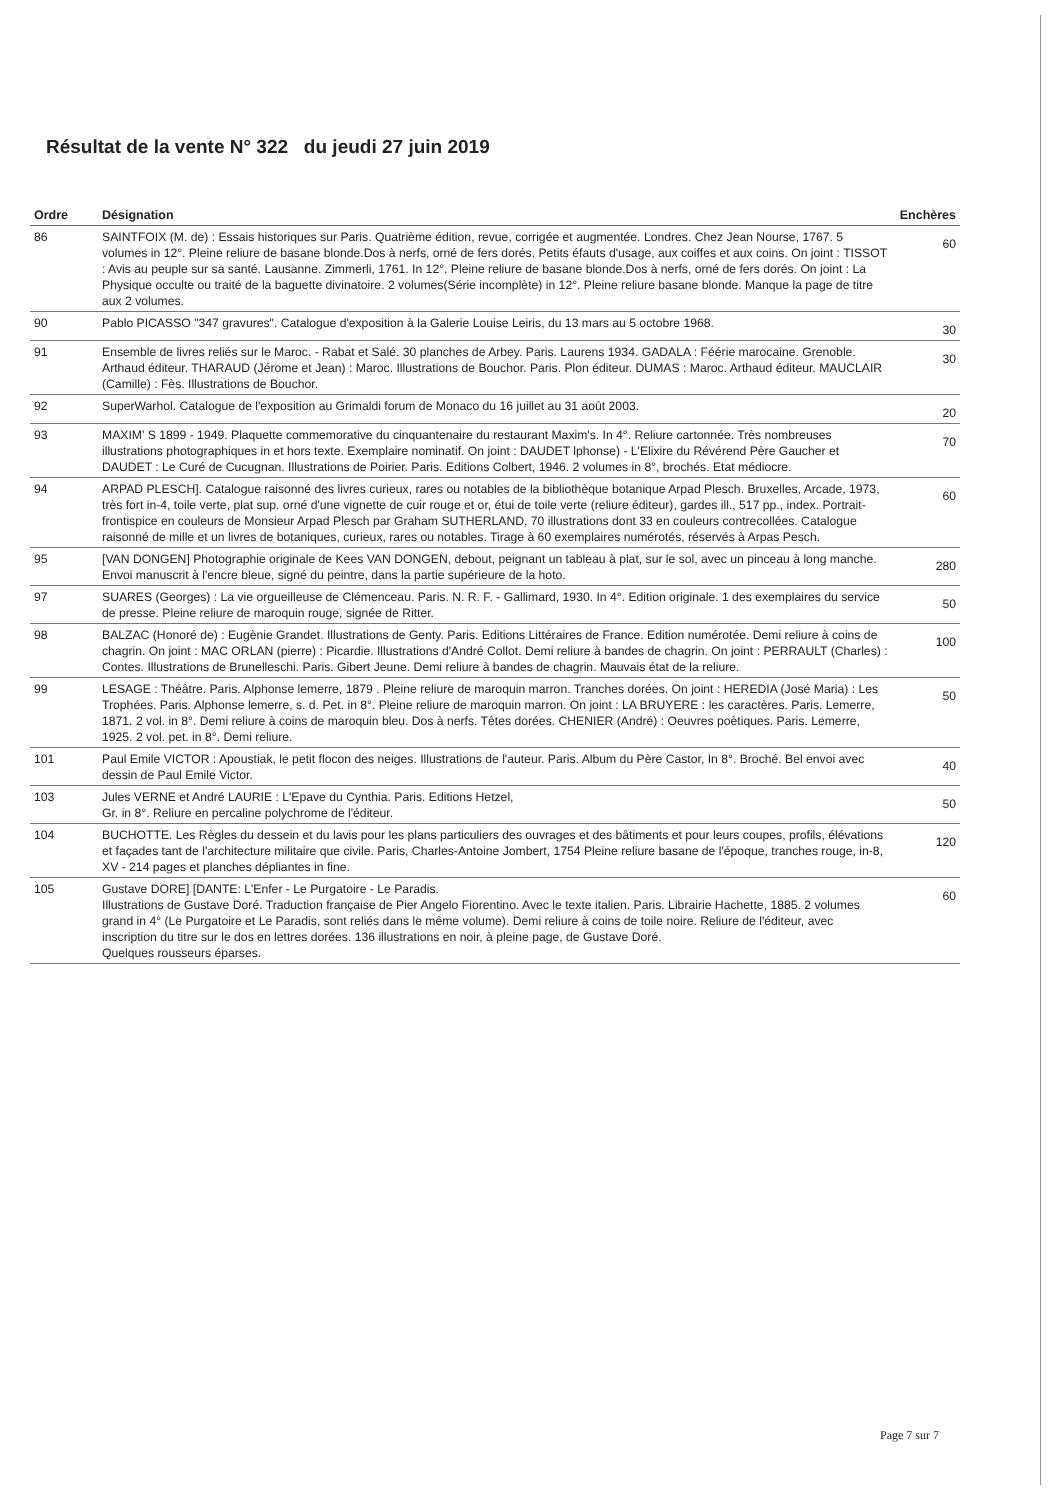Résultat de la vente N° 322 du jeudi 27 juin 2019
| Ordre | Désignation | Enchères |
| --- | --- | --- |
| 86 | SAINTFOIX (M. de) : Essais historiques sur Paris. Quatrième édition, revue, corrigée et augmentée. Londres. Chez Jean Nourse, 1767. 5 volumes in 12°. Pleine reliure de basane blonde.Dos à nerfs, orné de fers dorés. Petits éfauts d'usage, aux coiffes et aux coins. On joint : TISSOT : Avis au peuple sur sa santé. Lausanne. Zimmerli, 1761. In 12°. Pleine reliure de basane blonde.Dos à nerfs, orné de fers dorés. On joint : La Physique occulte ou traité de la baguette divinatoire. 2 volumes(Série incomplète) in 12°. Pleine reliure basane blonde. Manque la page de titre aux 2 volumes. | 60 |
| 90 | Pablo PICASSO "347 gravures". Catalogue d'exposition à la Galerie Louise Leiris, du 13 mars au 5 octobre 1968. | 30 |
| 91 | Ensemble de livres reliés sur le Maroc. - Rabat et Salé. 30 planches de Arbey. Paris. Laurens 1934. GADALA : Féérie marocaine. Grenoble. Arthaud éditeur. THARAUD (Jérome et Jean) : Maroc. Illustrations de Bouchor. Paris. Plon éditeur. DUMAS : Maroc. Arthaud éditeur. MAUCLAIR (Camille) : Fès. Illustrations de Bouchor. | 30 |
| 92 | SuperWarhol. Catalogue de l'exposition au Grimaldi forum de Monaco du 16 juillet au 31 août 2003. | 20 |
| 93 | MAXIM' S 1899 - 1949. Plaquette commemorative du cinquantenaire du restaurant Maxim's. In 4°. Reliure cartonnée. Très nombreuses illustrations photographiques in et hors texte. Exemplaire nominatif. On joint : DAUDET lphonse) - L'Elixire du Révérend Père Gaucher et DAUDET : Le Curé de Cucugnan. Illustrations de Poirier. Paris. Editions Colbert, 1946. 2 volumes in 8°, brochés. Etat médiocre. | 70 |
| 94 | ARPAD PLESCH]. Catalogue raisonné des livres curieux, rares ou notables de la bibliothèque botanique Arpad Plesch. Bruxelles, Arcade, 1973, très fort in-4, toile verte, plat sup. orné d'une vignette de cuir rouge et or, étui de toile verte (reliure éditeur), gardes ill., 517 pp., index. Portrait-frontispice en couleurs de Monsieur Arpad Plesch par Graham SUTHERLAND, 70 illustrations dont 33 en couleurs contrecollées. Catalogue raisonné de mille et un livres de botaniques, curieux, rares ou notables. Tirage à 60 exemplaires numérotés, réservés à Arpas Pesch. | 60 |
| 95 | [VAN DONGEN] Photographie originale de Kees VAN DONGEN, debout, peignant un tableau à plat, sur le sol, avec un pinceau à long manche. Envoi manuscrit à l'encre bleue, signé du peintre, dans la partie supérieure de la hoto. | 280 |
| 97 | SUARES (Georges) : La vie orgueilleuse de Clémenceau. Paris. N. R. F. - Gallimard, 1930. In 4°. Edition originale. 1 des exemplaires du service de presse. Pleine reliure de maroquin rouge, signée de Ritter. | 50 |
| 98 | BALZAC (Honoré de) : Eugènie Grandet. Illustrations de Genty. Paris. Editions Littéraires de France. Edition numérotée. Demi reliure à coins de chagrin. On joint : MAC ORLAN (pierre) : Picardie. Illustrations d'André Collot. Demi reliure à bandes de chagrin. On joint : PERRAULT (Charles) : Contes. Illustrations de Brunelleschi. Paris. Gibert Jeune. Demi reliure à bandes de chagrin. Mauvais état de la reliure. | 100 |
| 99 | LESAGE : Théâtre. Paris. Alphonse lemerre, 1879 . Pleine reliure de maroquin marron. Tranches dorées. On joint : HEREDIA (José Maria) : Les Trophées. Paris. Alphonse lemerre, s. d. Pet. in 8°. Pleine reliure de maroquin marron. On joint : LA BRUYERE : les caractères. Paris. Lemerre, 1871. 2 vol. in 8°. Demi reliure à coins de maroquin bleu. Dos à nerfs. Têtes dorées. CHENIER (André) : Oeuvres poètiques. Paris. Lemerre, 1925. 2 vol. pet. in 8°. Demi reliure. | 50 |
| 101 | Paul Emile VICTOR : Apoustiak, le petit flocon des neiges. Illustrations de l'auteur. Paris. Album du Père Castor, In 8°. Broché. Bel envoi avec dessin de Paul Emile Victor. | 40 |
| 103 | Jules VERNE et André LAURIE : L'Epave du Cynthia. Paris. Editions Hetzel, Gr. in 8°. Reliure en percaline polychrome de l'éditeur. | 50 |
| 104 | BUCHOTTE. Les Règles du dessein et du lavis pour les plans particuliers des ouvrages et des bâtiments et pour leurs coupes, profils, élévations et façades tant de l'architecture militaire que civile. Paris, Charles-Antoine Jombert, 1754 Pleine reliure basane de l'époque, tranches rouge, in-8, XV - 214 pages et planches dépliantes in fine. | 120 |
| 105 | Gustave DORE] [DANTE: L'Enfer - Le Purgatoire - Le Paradis. Illustrations de Gustave Doré. Traduction française de Pier Angelo Fiorentino. Avec le texte italien. Paris. Librairie Hachette, 1885. 2 volumes grand in 4° (Le Purgatoire et Le Paradis, sont reliés dans le même volume). Demi reliure à coins de toile noire. Reliure de l'éditeur, avec inscription du titre sur le dos en lettres dorées. 136 illustrations en noir, à pleine page, de Gustave Doré. Quelques rousseurs éparses. | 60 |
Page 7 sur 7